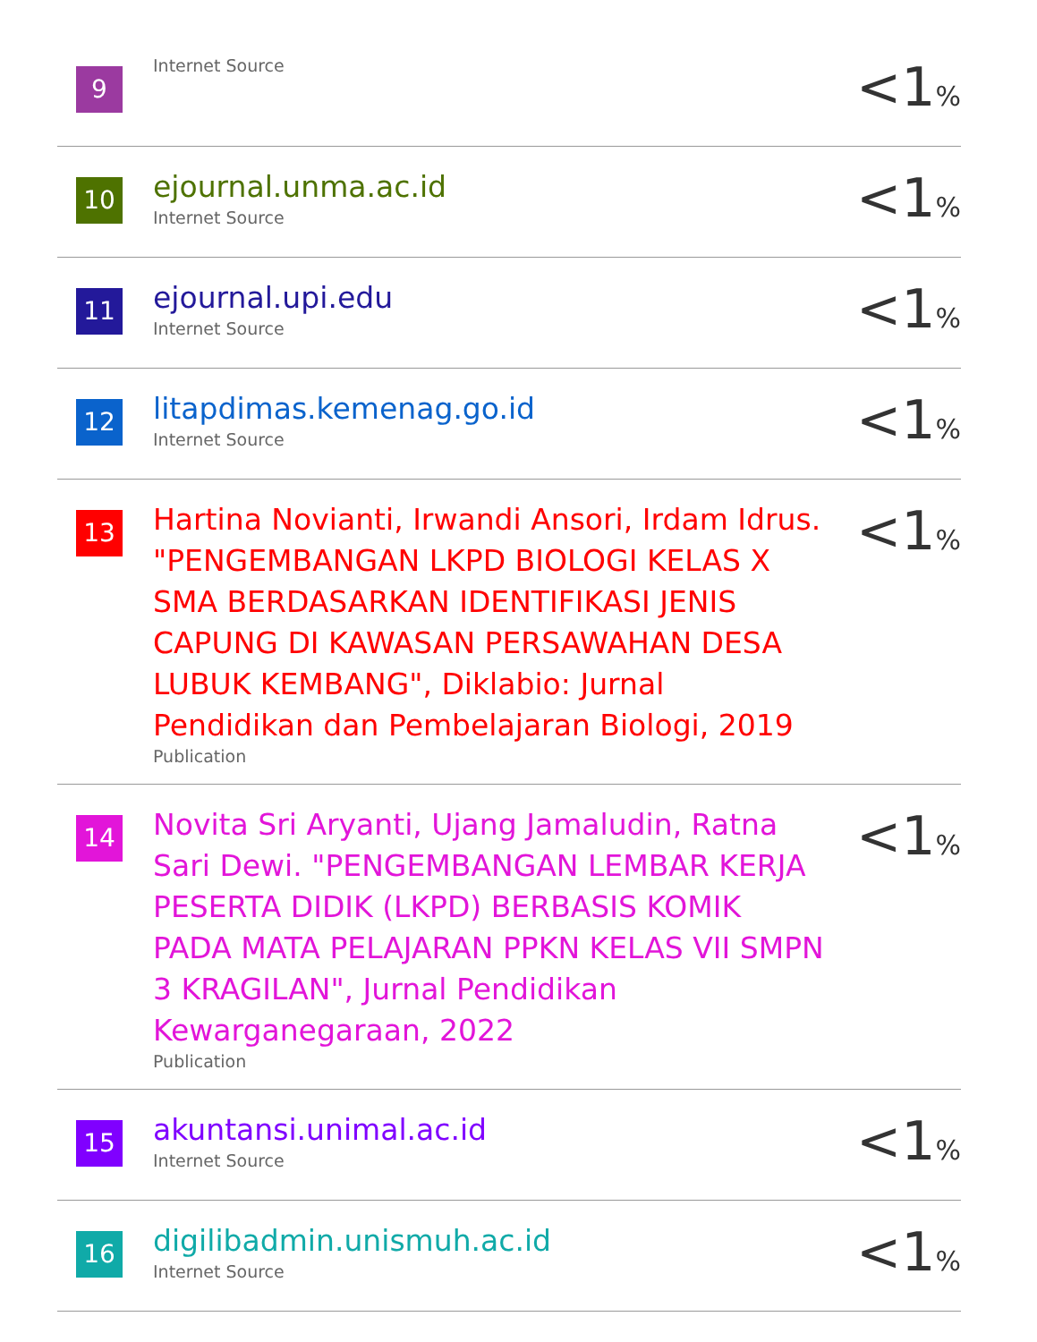| 9 | Internet Source | <1 % |
| 10 | ejournal.unma.ac.id Internet Source | <1 % |
| 11 | ejournal.upi.edu Internet Source | <1 % |
| 12 | litapdimas.kemenag.go.id Internet Source | <1 % |
| 13 | Hartina Novianti, Irwandi Ansori, Irdam Idrus. "PENGEMBANGAN LKPD BIOLOGI KELAS X SMA BERDASARKAN IDENTIFIKASI JENIS CAPUNG DI KAWASAN PERSAWAHAN DESA LUBUK KEMBANG", Diklabio: Jurnal Pendidikan dan Pembelajaran Biologi, 2019 Publication | <1 % |
| 14 | Novita Sri Aryanti, Ujang Jamaludin, Ratna Sari Dewi. "PENGEMBANGAN LEMBAR KERJA PESERTA DIDIK (LKPD) BERBASIS KOMIK PADA MATA PELAJARAN PPKN KELAS VII SMPN 3 KRAGILAN", Jurnal Pendidikan Kewarganegaraan, 2022 Publication | <1 % |
| 15 | akuntansi.unimal.ac.id Internet Source | <1 % |
| 16 | digilibadmin.unismuh.ac.id Internet Source | <1 % |